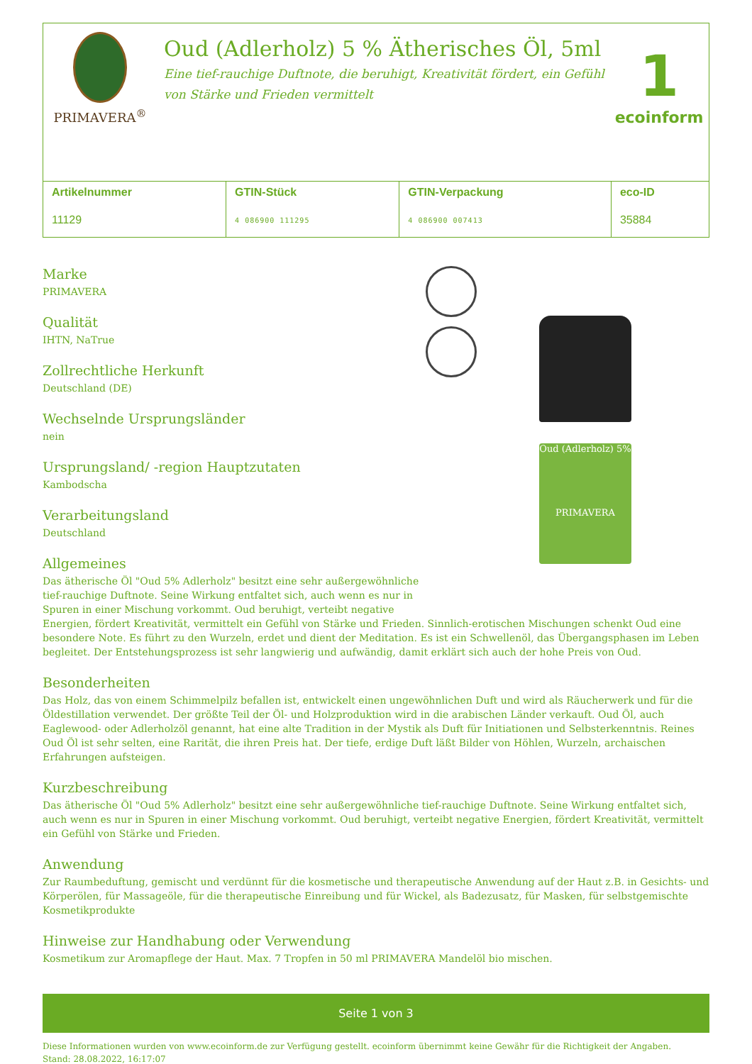PRIMAVERA<sup>®</sup>
Oud (Adlerholz) 5 % Ätherisches Öl, 5ml
Eine tief-rauchige Duftnote, die beruhigt, Kreativität fördert, ein Gefühl
von Stärke und Frieden vermittelt
1
ecoinform
| Artikelnummer | GTIN-Stück | GTIN-Verpackung | eco-ID |
| --- | --- | --- | --- |
| 11129 | 4 086900 111295 | 4 086900 007413 | 35884 |
Marke
PRIMAVERA
Qualität
IHTN, NaTrue
Zollrechtliche Herkunft
Deutschland (DE)
Wechselnde Ursprungsländer
nein
Ursprungsland/ -region Hauptzutaten
Kambodscha
Verarbeitungsland
Deutschland
Oud (Adlerholz) 5%
PRIMAVERA
Allgemeines
Das ätherische Öl "Oud 5% Adlerholz" besitzt eine sehr außergewöhnliche
tief-rauchige Duftnote. Seine Wirkung entfaltet sich, auch wenn es nur in
Spuren in einer Mischung vorkommt. Oud beruhigt, verteibt negative
Energien, fördert Kreativität, vermittelt ein Gefühl von Stärke und Frieden. Sinnlich-erotischen Mischungen schenkt Oud eine besondere Note. Es führt zu den Wurzeln, erdet und dient der Meditation. Es ist ein Schwellenöl, das Übergangsphasen im Leben begleitet. Der Entstehungsprozess ist sehr langwierig und aufwändig, damit erklärt sich auch der hohe Preis von Oud.
Besonderheiten
Das Holz, das von einem Schimmelpilz befallen ist, entwickelt einen ungewöhnlichen Duft und wird als Räucherwerk und für die Öldestillation verwendet. Der größte Teil der Öl- und Holzproduktion wird in die arabischen Länder verkauft. Oud Öl, auch Eaglewood- oder Adlerholzöl genannt, hat eine alte Tradition in der Mystik als Duft für Initiationen und Selbsterkenntnis. Reines Oud Öl ist sehr selten, eine Rarität, die ihren Preis hat. Der tiefe, erdige Duft läßt Bilder von Höhlen, Wurzeln, archaischen Erfahrungen aufsteigen.
Kurzbeschreibung
Das ätherische Öl "Oud 5% Adlerholz" besitzt eine sehr außergewöhnliche tief-rauchige Duftnote. Seine Wirkung entfaltet sich, auch wenn es nur in Spuren in einer Mischung vorkommt. Oud beruhigt, verteibt negative Energien, fördert Kreativität, vermittelt ein Gefühl von Stärke und Frieden.
Anwendung
Zur Raumbeduftung, gemischt und verdünnt für die kosmetische und therapeutische Anwendung auf der Haut z.B. in Gesichts- und Körperölen, für Massageöle, für die therapeutische Einreibung und für Wickel, als Badezusatz, für Masken, für selbstgemischte Kosmetikprodukte
Hinweise zur Handhabung oder Verwendung
Kosmetikum zur Aromapflege der Haut. Max. 7 Tropfen in 50 ml PRIMAVERA Mandelöl bio mischen.
Seite 1 von 3
Diese Informationen wurden von www.ecoinform.de zur Verfügung gestellt. ecoinform übernimmt keine Gewähr für die Richtigkeit der Angaben.
Stand: 28.08.2022, 16:17:07